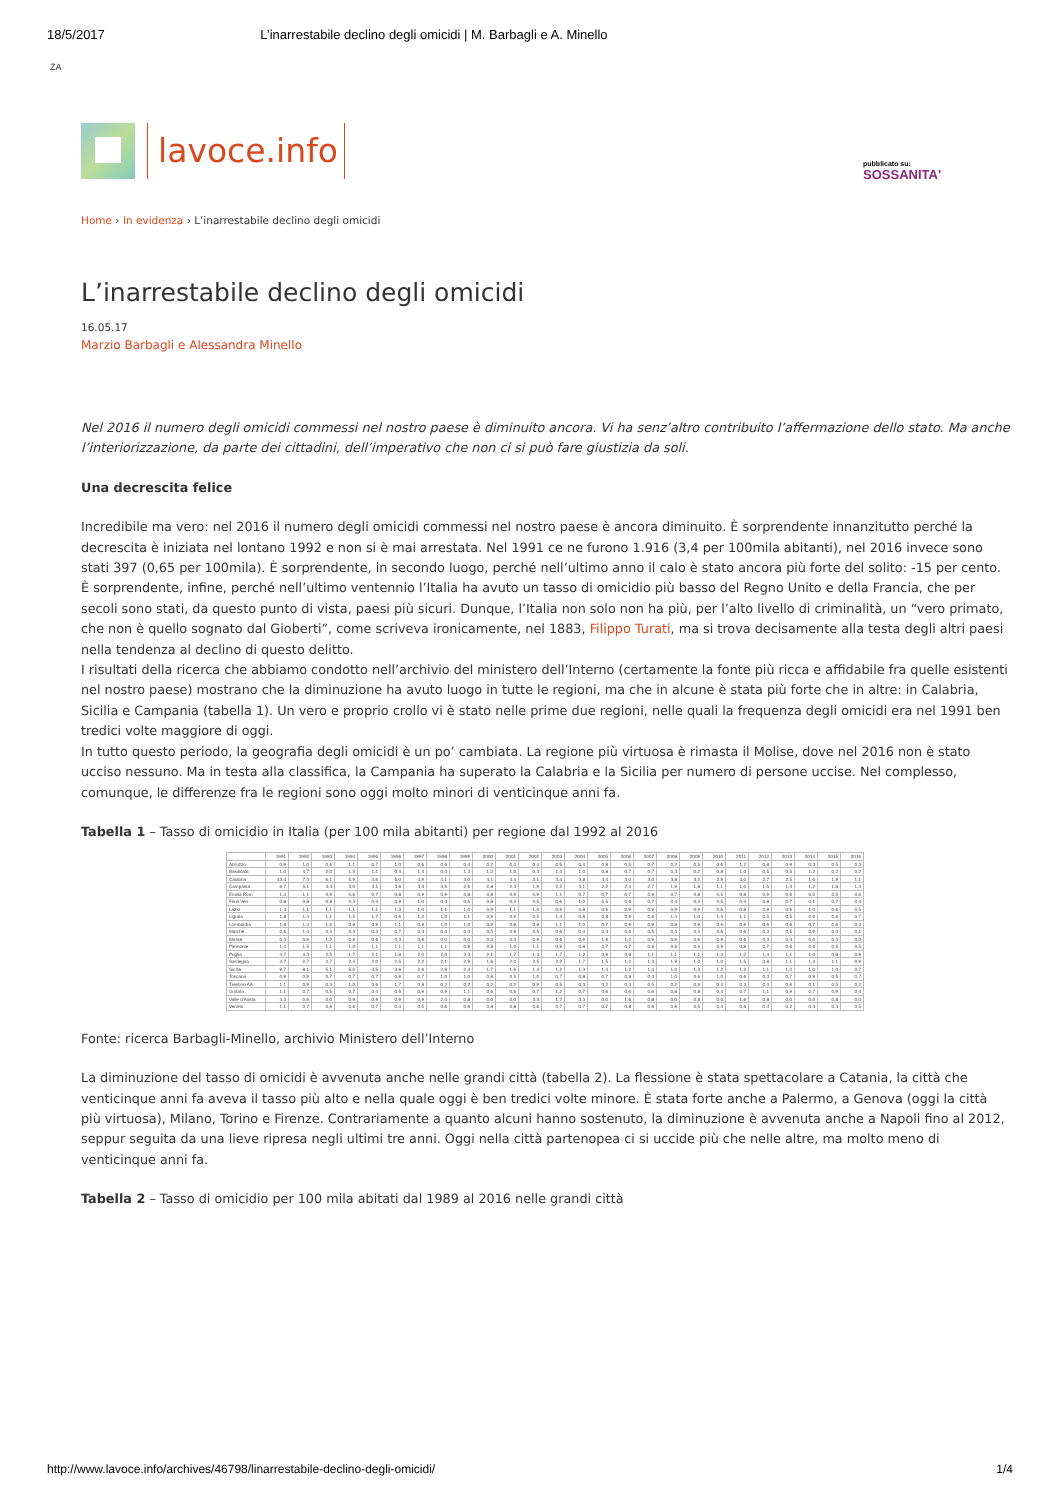18/5/2017 L’inarrestabile declino degli omicidi | M. Barbagli e A. Minello
ZA
lavoce.info
pubblicato su:
SOSSANITA'
Home › In evidenza › L’inarrestabile declino degli omicidi
L’inarrestabile declino degli omicidi
16.05.17
Marzio Barbagli e Alessandra Minello
Nel 2016 il numero degli omicidi commessi nel nostro paese è diminuito ancora. Vi ha senz’altro contribuito l’affermazione dello stato. Ma anche l’interiorizzazione, da parte dei cittadini, dell’imperativo che non ci si può fare giustizia da soli.
Una decrescita felice
Incredibile ma vero: nel 2016 il numero degli omicidi commessi nel nostro paese è ancora diminuito. È sorprendente innanzitutto perché la decrescita è iniziata nel lontano 1992 e non si è mai arrestata. Nel 1991 ce ne furono 1.916 (3,4 per 100mila abitanti), nel 2016 invece sono stati 397 (0,65 per 100mila). È sorprendente, in secondo luogo, perché nell’ultimo anno il calo è stato ancora più forte del solito: -15 per cento. È sorprendente, infine, perché nell’ultimo ventennio l’Italia ha avuto un tasso di omicidio più basso del Regno Unito e della Francia, che per secoli sono stati, da questo punto di vista, paesi più sicuri. Dunque, l’Italia non solo non ha più, per l’alto livello di criminalità, un “vero primato, che non è quello sognato dal Gioberti”, come scriveva ironicamente, nel 1883, Filippo Turati, ma si trova decisamente alla testa degli altri paesi nella tendenza al declino di questo delitto.
I risultati della ricerca che abbiamo condotto nell’archivio del ministero dell’Interno (certamente la fonte più ricca e affidabile fra quelle esistenti nel nostro paese) mostrano che la diminuzione ha avuto luogo in tutte le regioni, ma che in alcune è stata più forte che in altre: in Calabria, Sicilia e Campania (tabella 1). Un vero e proprio crollo vi è stato nelle prime due regioni, nelle quali la frequenza degli omicidi era nel 1991 ben tredici volte maggiore di oggi.
In tutto questo periodo, la geografia degli omicidi è un po’ cambiata. La regione più virtuosa è rimasta il Molise, dove nel 2016 non è stato ucciso nessuno. Ma in testa alla classifica, la Campania ha superato la Calabria e la Sicilia per numero di persone uccise. Nel complesso, comunque, le differenze fra le regioni sono oggi molto minori di venticinque anni fa.
Tabella 1 – Tasso di omicidio in Italia (per 100 mila abitanti) per regione dal 1992 al 2016
| | 1991 | 1992 | 1993 | 1994 | 1995 | 1996 | 1997 | 1998 | 1999 | 2000 | 2001 | 2002 | 2003 | 2004 | 2005 | 2006 | 2007 | 2008 | 2009 | 2010 | 2011 | 2012 | 2013 | 2014 | 2015 | 2016 |
| --- | --- | --- | --- | --- | --- | --- | --- | --- | --- | --- | --- | --- | --- | --- | --- | --- | --- | --- | --- | --- | --- | --- | --- | --- | --- | --- |
| Abruzzo | 0,9 | 1,0 | 0,6 | 1,1 | 0,7 | 1,0 | 0,6 | 0,6 | 0,4 | 0,2 | 0,4 | 0,4 | 0,5 | 0,4 | 0,8 | 0,5 | 0,7 | 0,2 | 0,5 | 0,6 | 1,2 | 0,8 | 0,9 | 0,3 | 0,5 | 0,3 |
| Basilicata | 1,0 | 4,7 | 2,0 | 1,5 | 1,1 | 0,3 | 1,3 | 0,3 | 1,3 | 1,0 | 1,0 | 0,3 | 1,3 | 1,0 | 0,8 | 0,7 | 0,7 | 0,3 | 0,2 | 0,8 | 1,0 | 0,5 | 0,5 | 1,2 | 0,2 | 0,2 |
| Calabria | 13,4 | 7,3 | 6,1 | 5,9 | 4,6 | 5,0 | 4,9 | 4,1 | 4,0 | 4,1 | 4,4 | 3,1 | 3,4 | 3,8 | 3,4 | 3,0 | 3,0 | 3,8 | 3,2 | 2,9 | 3,0 | 2,7 | 2,5 | 1,6 | 1,9 | 1,1 |
| Campania | 6,7 | 5,1 | 3,4 | 3,0 | 4,1 | 3,6 | 3,3 | 3,5 | 2,6 | 2,8 | 2,3 | 1,9 | 2,2 | 3,1 | 2,2 | 2,4 | 2,7 | 1,9 | 1,8 | 1,1 | 1,0 | 1,5 | 1,3 | 1,2 | 1,8 | 1,4 |
| Emilia Rom | 1,4 | 1,1 | 0,9 | 0,6 | 0,7 | 0,8 | 0,9 | 0,9 | 0,8 | 0,8 | 0,9 | 0,9 | 1,1 | 0,7 | 0,7 | 0,7 | 0,6 | 0,7 | 0,8 | 0,5 | 0,8 | 0,9 | 0,6 | 0,5 | 0,5 | 0,6 |
| Friuli Ven. | 0,8 | 0,8 | 0,8 | 0,3 | 0,4 | 0,9 | 1,0 | 0,3 | 0,5 | 0,8 | 0,4 | 0,5 | 0,6 | 1,0 | 0,5 | 0,6 | 0,7 | 0,4 | 0,4 | 0,5 | 0,4 | 0,8 | 0,7 | 0,1 | 0,7 | 0,4 |
| Lazio | 1,3 | 1,1 | 1,1 | 1,1 | 1,1 | 1,3 | 1,0 | 1,1 | 1,0 | 0,9 | 1,1 | 1,0 | 0,9 | 0,8 | 0,9 | 0,9 | 0,9 | 0,9 | 0,9 | 0,6 | 0,8 | 0,9 | 0,9 | 1,0 | 0,6 | 0,5 |
| Liguria | 1,8 | 1,4 | 1,1 | 1,5 | 1,7 | 0,6 | 1,2 | 1,0 | 1,1 | 0,9 | 0,9 | 0,5 | 1,4 | 0,8 | 0,8 | 0,9 | 0,6 | 1,4 | 1,0 | 1,3 | 1,1 | 0,5 | 0,5 | 0,6 | 0,6 | 0,7 |
| Lombardia | 1,6 | 1,4 | 1,0 | 0,8 | 0,9 | 1,1 | 0,9 | 1,0 | 1,0 | 0,9 | 0,8 | 0,8 | 1,1 | 1,0 | 0,7 | 0,9 | 0,9 | 0,8 | 0,9 | 0,6 | 0,6 | 0,6 | 0,6 | 0,7 | 0,6 | 0,4 |
| Marche | 0,6 | 1,4 | 0,4 | 0,3 | 0,3 | 0,7 | 0,3 | 0,4 | 0,3 | 0,5 | 0,8 | 0,5 | 0,6 | 0,4 | 0,3 | 0,6 | 0,5 | 0,3 | 0,4 | 0,6 | 0,6 | 0,3 | 0,5 | 0,9 | 0,3 | 0,1 |
| Molise | 0,3 | 0,6 | 1,2 | 0,6 | 0,6 | 0,3 | 0,9 | 0,0 | 0,0 | 0,3 | 0,3 | 0,9 | 0,6 | 0,9 | 1,6 | 1,2 | 0,9 | 0,6 | 0,6 | 0,9 | 0,6 | 0,3 | 0,3 | 0,6 | 0,3 | 0,0 |
| Piemonte | 1,4 | 1,5 | 1,1 | 1,0 | 1,1 | 1,1 | 1,1 | 1,1 | 0,9 | 0,8 | 1,0 | 1,1 | 0,9 | 0,8 | 0,7 | 0,7 | 0,6 | 0,6 | 0,6 | 0,9 | 0,8 | 0,7 | 0,6 | 0,6 | 0,5 | 0,5 |
| Puglia | 4,7 | 4,3 | 2,5 | 1,7 | 2,1 | 1,8 | 2,0 | 2,0 | 2,3 | 2,1 | 1,7 | 1,3 | 1,7 | 1,2 | 0,9 | 0,8 | 1,1 | 1,1 | 1,1 | 1,4 | 1,2 | 1,4 | 1,1 | 1,0 | 0,8 | 0,9 |
| Sardegna | 4,7 | 2,7 | 2,7 | 2,4 | 2,0 | 2,5 | 2,2 | 2,1 | 2,9 | 1,6 | 2,0 | 2,5 | 2,2 | 1,7 | 1,5 | 1,2 | 1,3 | 1,9 | 1,0 | 1,0 | 1,5 | 0,8 | 1,1 | 1,4 | 1,1 | 0,9 |
| Sicilia | 9,7 | 8,1 | 5,1 | 5,0 | 4,5 | 3,6 | 2,6 | 2,9 | 2,4 | 1,7 | 1,6 | 1,4 | 1,2 | 1,3 | 1,4 | 1,2 | 1,4 | 1,0 | 1,3 | 1,2 | 1,2 | 1,1 | 1,2 | 1,0 | 1,0 | 0,7 |
| Toscana | 0,9 | 0,9 | 0,7 | 0,7 | 0,7 | 0,6 | 0,7 | 1,0 | 1,0 | 0,8 | 0,5 | 1,0 | 0,7 | 0,8 | 0,7 | 0,8 | 0,4 | 1,0 | 0,6 | 1,0 | 0,6 | 0,3 | 0,7 | 0,9 | 0,5 | 0,7 |
| Trentino AA | 1,1 | 0,9 | 0,3 | 1,0 | 0,6 | 1,7 | 0,8 | 0,2 | 0,2 | 0,2 | 0,2 | 0,9 | 0,5 | 0,3 | 0,2 | 0,3 | 0,5 | 0,2 | 0,6 | 0,4 | 0,3 | 0,4 | 0,6 | 0,1 | 0,5 | 0,2 |
| Umbria | 1,1 | 0,7 | 0,5 | 0,7 | 0,4 | 0,5 | 0,9 | 0,9 | 1,1 | 0,6 | 0,6 | 0,7 | 1,2 | 0,7 | 0,6 | 0,6 | 0,6 | 0,8 | 0,8 | 0,4 | 0,7 | 1,1 | 0,9 | 0,7 | 0,9 | 0,4 |
| Valle d’Aosta | 4,3 | 0,9 | 0,0 | 0,9 | 0,9 | 0,9 | 0,9 | 2,5 | 0,8 | 0,0 | 0,0 | 3,3 | 1,7 | 3,3 | 0,0 | 1,6 | 0,8 | 0,0 | 0,8 | 0,0 | 1,6 | 0,8 | 0,0 | 0,0 | 0,8 | 0,0 |
| Veneto | 1,1 | 0,7 | 0,6 | 0,6 | 0,7 | 0,4 | 0,5 | 0,6 | 0,6 | 0,8 | 0,8 | 0,6 | 0,7 | 0,7 | 0,7 | 0,8 | 0,6 | 0,6 | 0,5 | 0,3 | 0,6 | 0,4 | 0,2 | 0,3 | 0,3 | 0,5 |
Fonte: ricerca Barbagli-Minello, archivio Ministero dell’Interno
La diminuzione del tasso di omicidi è avvenuta anche nelle grandi città (tabella 2). La flessione è stata spettacolare a Catania, la città che venticinque anni fa aveva il tasso più alto e nella quale oggi è ben tredici volte minore. È stata forte anche a Palermo, a Genova (oggi la città più virtuosa), Milano, Torino e Firenze. Contrariamente a quanto alcuni hanno sostenuto, la diminuzione è avvenuta anche a Napoli fino al 2012, seppur seguita da una lieve ripresa negli ultimi tre anni. Oggi nella città partenopea ci si uccide più che nelle altre, ma molto meno di venticinque anni fa.
Tabella 2 – Tasso di omicidio per 100 mila abitati dal 1989 al 2016 nelle grandi città
http://www.lavoce.info/archives/46798/linarrestabile-declino-degli-omicidi/ 1/4